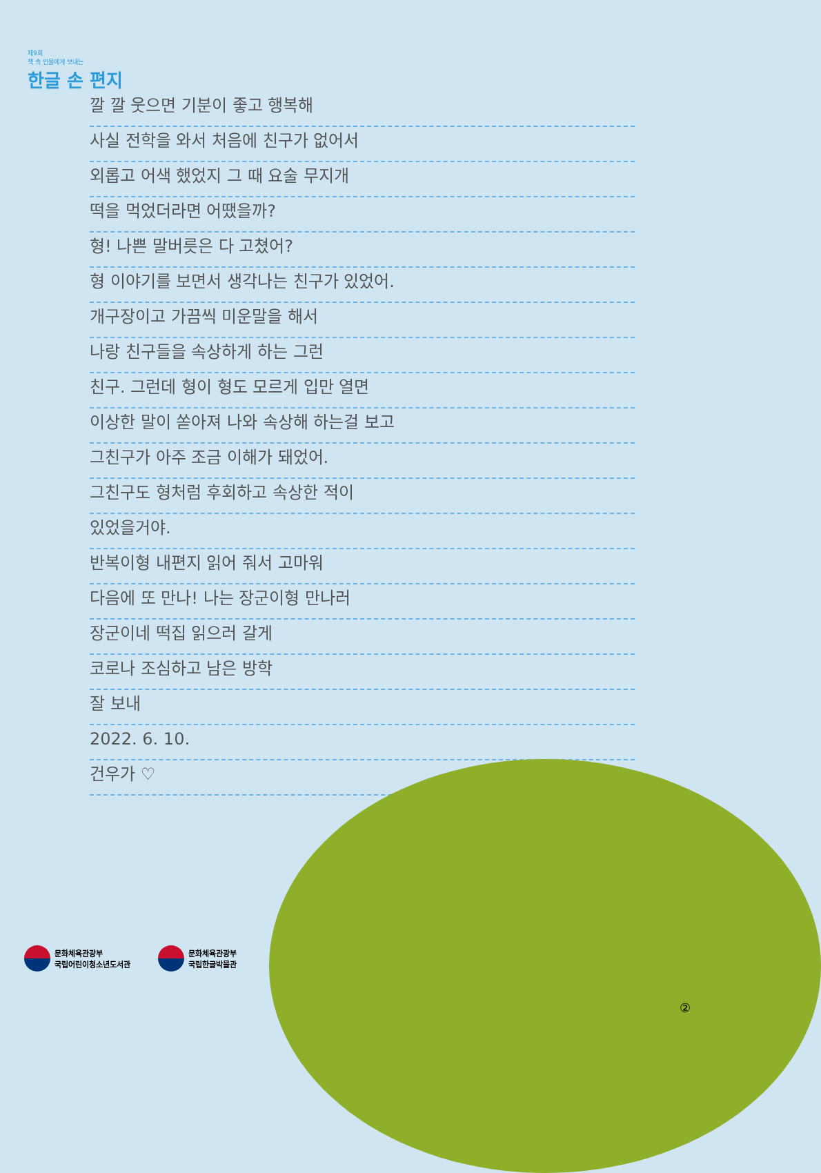제9회
책 속 인물에게 보내는
한글 손 편지
깔 깔 웃으면 기분이 좋고 행복해
사실 전학을 와서 처음에 친구가 없어서
외롭고 어색 했었지 그 때 요술 무지개
떡을 먹었더라면 어땠을까?
형! 나쁜 말버릇은 다 고쳤어?
형 이야기를 보면서 생각나는 친구가 있었어.
개구장이고 가끔씩 미운말을 해서
나랑 친구들을 속상하게 하는 그런
친구. 그런데 형이 형도 모르게 입만 열면
이상한 말이 쏟아져 나와 속상해 하는걸 보고
그친구가 아주 조금 이해가 돼었어.
그친구도 형처럼 후회하고 속상한 적이
있었을거야.
반복이형 내편지 읽어 줘서 고마워
다음에 또 만나! 나는 장군이형 만나러
장군이네 떡집 읽으러 갈게
코로나 조심하고 남은 방학
잘 보내
2022. 6. 10.
건우가 ♡
문화체육관광부
국립어린이청소년도서관
문화체육관광부
국립한글박물관
②